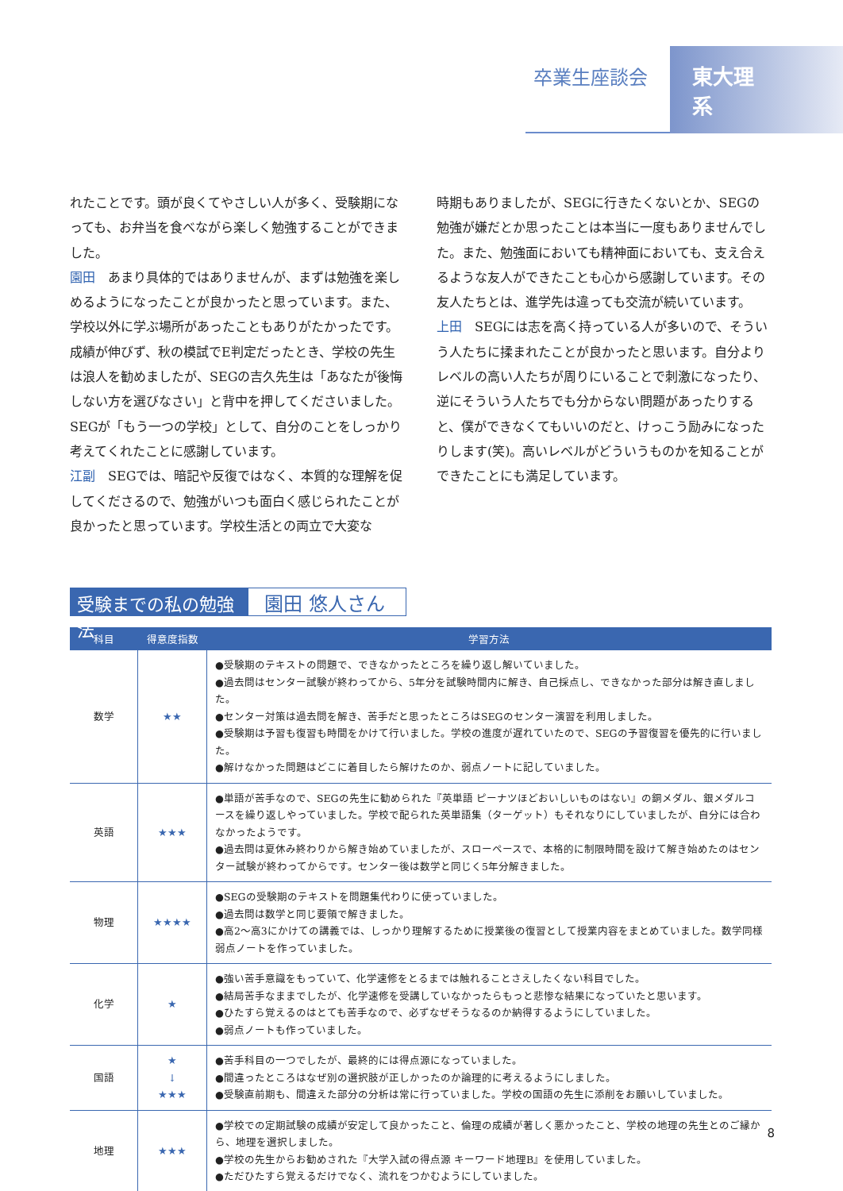卒業生座談会 東大理系
れたことです。頭が良くてやさしい人が多く、受験期になっても、お弁当を食べながら楽しく勉強することができました。
園田　あまり具体的ではありませんが、まずは勉強を楽しめるようになったことが良かったと思っています。また、学校以外に学ぶ場所があったこともありがたかったです。成績が伸びず、秋の模試でE判定だったとき、学校の先生は浪人を勧めましたが、SEGの吉久先生は「あなたが後悔しない方を選びなさい」と背中を押してくださいました。SEGが「もう一つの学校」として、自分のことをしっかり考えてくれたことに感謝しています。
江副　SEGでは、暗記や反復ではなく、本質的な理解を促してくださるので、勉強がいつも面白く感じられたことが良かったと思っています。学校生活との両立で大変な
時期もありましたが、SEGに行きたくないとか、SEGの勉強が嫌だとか思ったことは本当に一度もありませんでした。また、勉強面においても精神面においても、支え合えるような友人ができたことも心から感謝しています。その友人たちとは、進学先は違っても交流が続いています。
上田　SEGには志を高く持っている人が多いので、そういう人たちに揉まれたことが良かったと思います。自分よりレベルの高い人たちが周りにいることで刺激になったり、逆にそういう人たちでも分からない問題があったりすると、僕ができなくてもいいのだと、けっこう励みになったりします(笑)。高いレベルがどういうものかを知ることができたことにも満足しています。
受験までの私の勉強法
園田 悠人さん
| 科目 | 得意度指数 | 学習方法 |
| --- | --- | --- |
| 数学 | ★★ | ●受験期のテキストの問題で、できなかったところを繰り返し解いていました。 ●過去問はセンター試験が終わってから、5年分を試験時間内に解き、自己採点し、できなかった部分は解き直しました。 ●センター対策は過去問を解き、苦手だと思ったところはSEGのセンター演習を利用しました。 ●受験期は予習も復習も時間をかけて行いました。学校の進度が遅れていたので、SEGの予習復習を優先的に行いました。 ●解けなかった問題はどこに着目したら解けたのか、弱点ノートに記していました。 |
| 英語 | ★★★ | ●単語が苦手なので、SEGの先生に勧められた『英単語 ピーナツほどおいしいものはない』の銅メダル、銀メダルコースを繰り返しやっていました。学校で配られた英単語集（ターゲット）もそれなりにしていましたが、自分には合わなかったようです。 ●過去問は夏休み終わりから解き始めていましたが、スローペースで、本格的に制限時間を設けて解き始めたのはセンター試験が終わってからです。センター後は数学と同じく5年分解きました。 |
| 物理 | ★★★★ | ●SEGの受験期のテキストを問題集代わりに使っていました。 ●過去問は数学と同じ要領で解きました。 ●高2～高3にかけての講義では、しっかり理解するために授業後の復習として授業内容をまとめていました。数学同様弱点ノートを作っていました。 |
| 化学 | ★ | ●強い苦手意識をもっていて、化学速修をとるまでは触れることさえしたくない科目でした。 ●結局苦手なままでしたが、化学速修を受講していなかったらもっと悲惨な結果になっていたと思います。 ●ひたすら覚えるのはとても苦手なので、必ずなぜそうなるのか納得するようにしていました。 ●弱点ノートも作っていました。 |
| 国語 | ★ ↓ ★★★ | ●苦手科目の一つでしたが、最終的には得点源になっていました。 ●間違ったところはなぜ別の選択肢が正しかったのか論理的に考えるようにしました。 ●受験直前期も、間違えた部分の分析は常に行っていました。学校の国語の先生に添削をお願いしていました。 |
| 地理 | ★★★ | ●学校での定期試験の成績が安定して良かったこと、倫理の成績が著しく悪かったこと、学校の地理の先生とのご縁から、地理を選択しました。 ●学校の先生からお勧めされた『大学入試の得点源 キーワード地理B』を使用していました。 ●ただひたすら覚えるだけでなく、流れをつかむようにしていました。 |
8